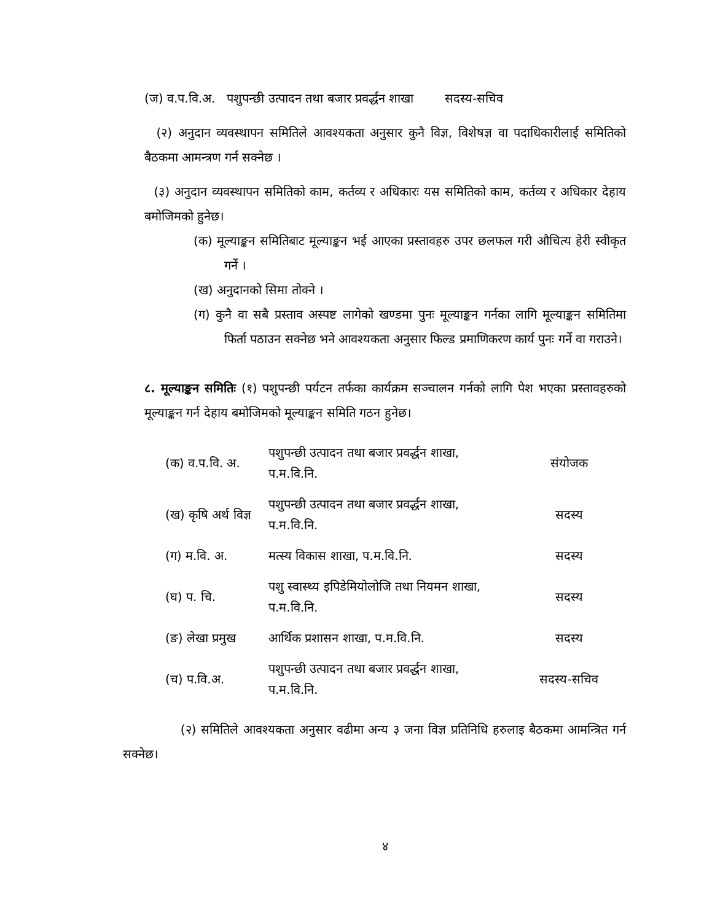(ज) व.प.वि.अ. पशुपन्छी उत्पादन तथा बजार प्रवर्द्धन शाखा सदस्य-सचिव
(२) अनुदान व्यवस्थापन समितिले आवश्यकता अनुसार कुनै विज्ञ, विशेषज्ञ वा पदाधिकारीलाई समितिको बैठकमा आमन्त्रण गर्न सक्नेछ ।
(३) अनुदान व्यवस्थापन समितिको काम, कर्तव्य र अधिकारः यस समितिको काम, कर्तव्य र अधिकार देहाय बमोजिमको हुनेछ।
(क) मूल्याङ्कन समितिबाट मूल्याङ्कन भई आएका प्रस्तावहरु उपर छलफल गरी औचित्य हेरी स्वीकृत गर्ने ।
(ख) अनुदानको सिमा तोक्ने ।
(ग) कुनै वा सबै प्रस्ताव अस्पष्ट लागेको खण्डमा पुनः मूल्याङ्कन गर्नका लागि मूल्याङ्कन समितिमा फिर्ता पठाउन सक्नेछ भने आवश्यकता अनुसार फिल्ड प्रमाणिकरण कार्य पुनः गर्ने वा गराउने।
८. मूल्याङ्कन समितिः (१) पशुपन्छी पर्यटन तर्फका कार्यक्रम सञ्चालन गर्नको लागि पेश भएका प्रस्तावहरुको मूल्याङ्कन गर्न देहाय बमोजिमको मूल्याङ्कन समिति गठन हुनेछ।
| (क) व.प.वि. अ. | पशुपन्छी उत्पादन तथा बजार प्रवर्द्धन शाखा, प.म.वि.नि. | संयोजक |
| (ख) कृषि अर्थ विज्ञ | पशुपन्छी उत्पादन तथा बजार प्रवर्द्धन शाखा, प.म.वि.नि. | सदस्य |
| (ग) म.वि. अ. | मत्स्य विकास शाखा, प.म.वि.नि. | सदस्य |
| (घ) प. चि. | पशु स्वास्थ्य इपिडेमियोलोजि तथा नियमन शाखा, प.म.वि.नि. | सदस्य |
| (ङ) लेखा प्रमुख | आर्थिक प्रशासन शाखा, प.म.वि.नि. | सदस्य |
| (च) प.वि.अ. | पशुपन्छी उत्पादन तथा बजार प्रवर्द्धन शाखा, प.म.वि.नि. | सदस्य-सचिव |
(२) समितिले आवश्यकता अनुसार वढीमा अन्य ३ जना विज्ञ प्रतिनिधि हरुलाइ बैठकमा आमन्त्रित गर्न सक्नेछ।
४